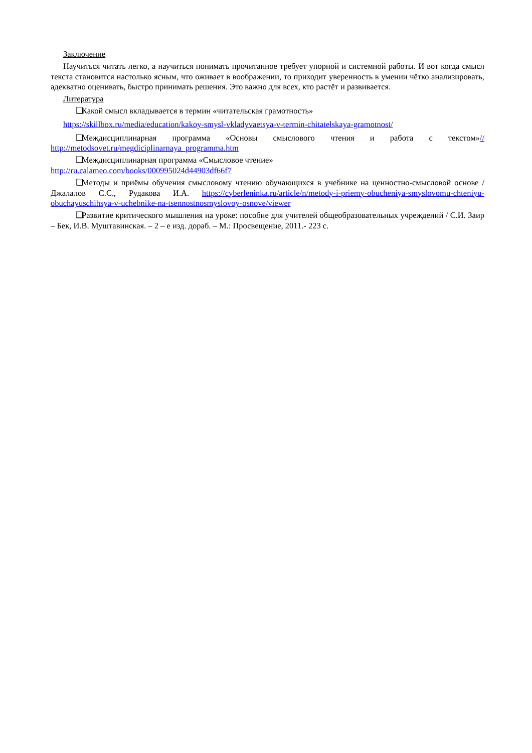Заключение
Научиться читать легко, а научиться понимать прочитанное требует упорной и системной работы. И вот когда смысл текста становится настолько ясным, что оживает в воображении, то приходит уверенность в умении чётко анализировать, адекватно оценивать, быстро принимать решения. Это важно для всех, кто растёт и развивается.
Литература
❑ Какой смысл вкладывается в термин «читательская грамотность»
https://skillbox.ru/media/education/kakoy-smysl-vkladyvaetsya-v-termin-chitatelskaya-gramotnost/
❑ Междисциплинарная программа «Основы смыслового чтения и работа с текстом»// http://metodsovet.ru/megdiciplinarnaya_programma.htm
❑ Междисциплинарная программа «Смысловое чтение»
http://ru.calameo.com/books/000995024d44903df66f7
❑ Методы и приёмы обучения смысловому чтению обучающихся в учебнике на ценностно-смысловой основе / Джалалов С.С., Рудакова И.А. https://cyberleninka.ru/article/n/metody-i-priemy-obucheniya-smyslovomu-chteniyu-obuchayuschihsya-v-uchebnike-na-tsennostnosmyslovoy-osnove/viewer
❑ Развитие критического мышления на уроке: пособие для учителей общеобразовательных учреждений / С.И. Заир – Бек, И.В. Муштавинская. – 2 – е изд. дораб. – М.: Просвещение, 2011.- 223 с.